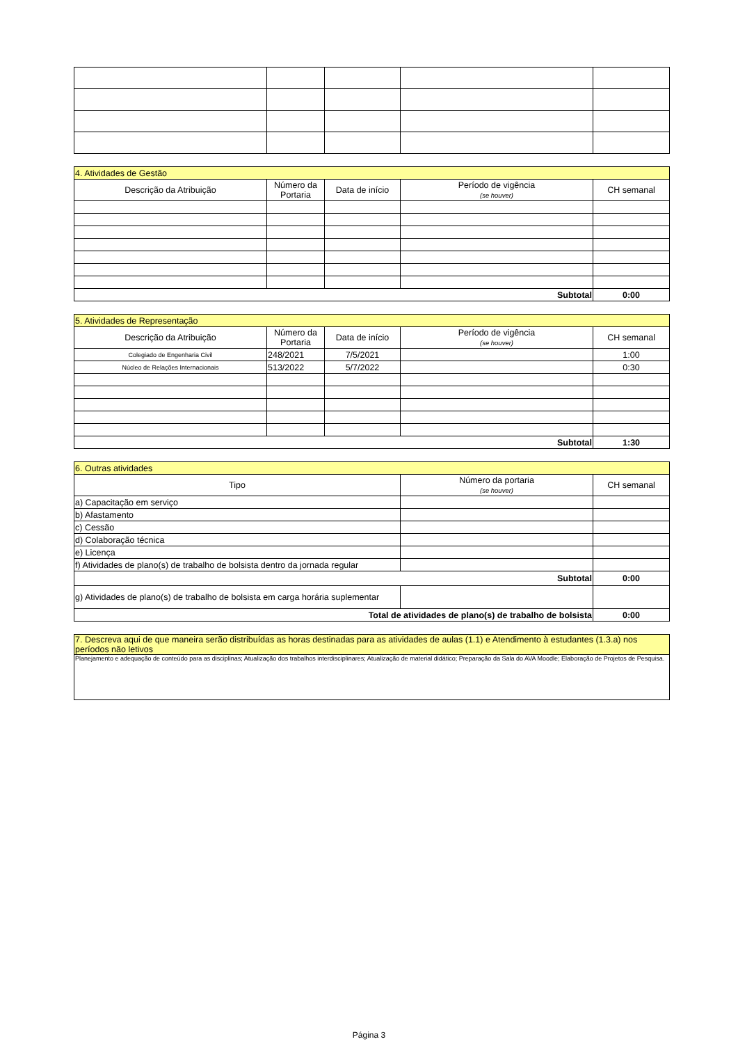| 4. Atividades de Gestão | | | | |
| Descrição da Atribuição | Número da Portaria | Data de início | Período de vigência (se houver) | CH semanal |
| Subtotal | | | | 0:00 |
| 5. Atividades de Representação | | | | |
| Descrição da Atribuição | Número da Portaria | Data de início | Período de vigência (se houver) | CH semanal |
| Colegiado de Engenharia Civil | 248/2021 | 7/5/2021 | | 1:00 |
| Núcleo de Relações Internacionais | 513/2022 | 5/7/2022 | | 0:30 |
| Subtotal | | | | 1:30 |
| 6. Outras atividades | | |
| Tipo | Número da portaria (se houver) | CH semanal |
| a) Capacitação em serviço | | |
| b) Afastamento | | |
| c) Cessão | | |
| d) Colaboração técnica | | |
| e) Licença | | |
| f) Atividades de plano(s) de trabalho de bolsista dentro da jornada regular | | |
| Subtotal | | 0:00 |
| g) Atividades de plano(s) de trabalho de bolsista em carga horária suplementar | | |
| Total de atividades de plano(s) de trabalho de bolsista | | 0:00 |
| 7. Descreva aqui de que maneira serão distribuídas as horas destinadas para as atividades de aulas (1.1) e Atendimento à estudantes (1.3.a) nos períodos não letivos |
| Planejamento e adequação de conteúdo para as disciplinas; Atualização dos trabalhos interdisciplinares; Atualização de material didático; Preparação da Sala do AVA Moodle; Elaboração de Projetos de Pesquisa. |
Página 3